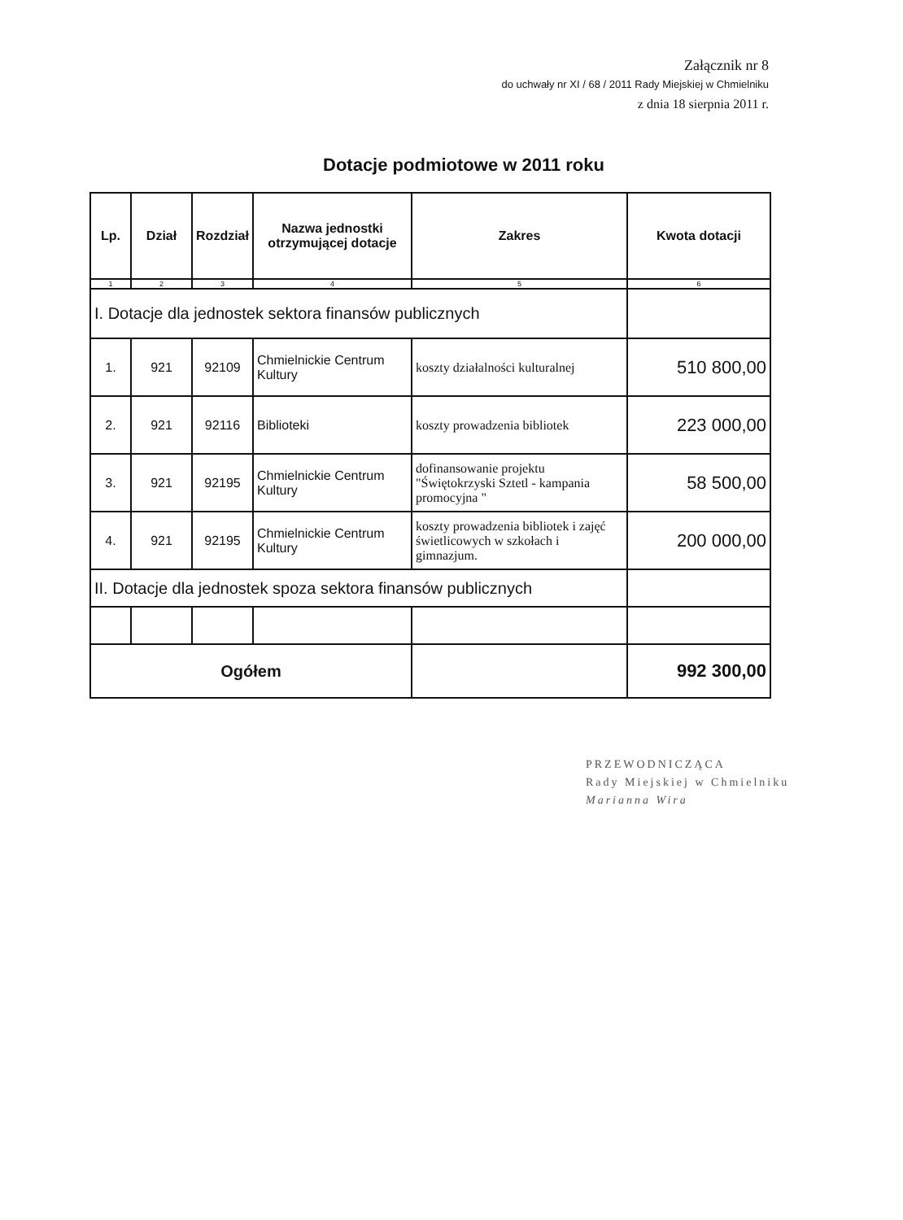Załącznik nr 8
do uchwały nr XI / 68 / 2011 Rady Miejskiej w Chmielniku
z dnia 18 sierpnia 2011 r.
Dotacje podmiotowe w 2011 roku
| Lp. | Dział | Rozdział | Nazwa jednostki otrzymującej dotacje | Zakres | Kwota dotacji |
| --- | --- | --- | --- | --- | --- |
| 1 | 2 | 3 | 4 | 5 | 6 |
| I. Dotacje dla jednostek sektora finansów publicznych | | | | | |
| 1. | 921 | 92109 | Chmielnickie Centrum Kultury | koszty działalności kulturalnej | 510 800,00 |
| 2. | 921 | 92116 | Biblioteki | koszty prowadzenia bibliotek | 223 000,00 |
| 3. | 921 | 92195 | Chmielnickie Centrum Kultury | dofinansowanie projektu "Świętokrzyski Sztetl - kampania promocyjna " | 58 500,00 |
| 4. | 921 | 92195 | Chmielnickie Centrum Kultury | koszty prowadzenia bibliotek i zajęć świetlicowych w szkołach i gimnazjum. | 200 000,00 |
| II. Dotacje dla jednostek spoza sektora finansów publicznych | | | | | |
| Ogółem | | | | | 992 300,00 |
PRZEWODNICZĄCA
Rady Miejskiej w Chmielniku
Marianna Wira